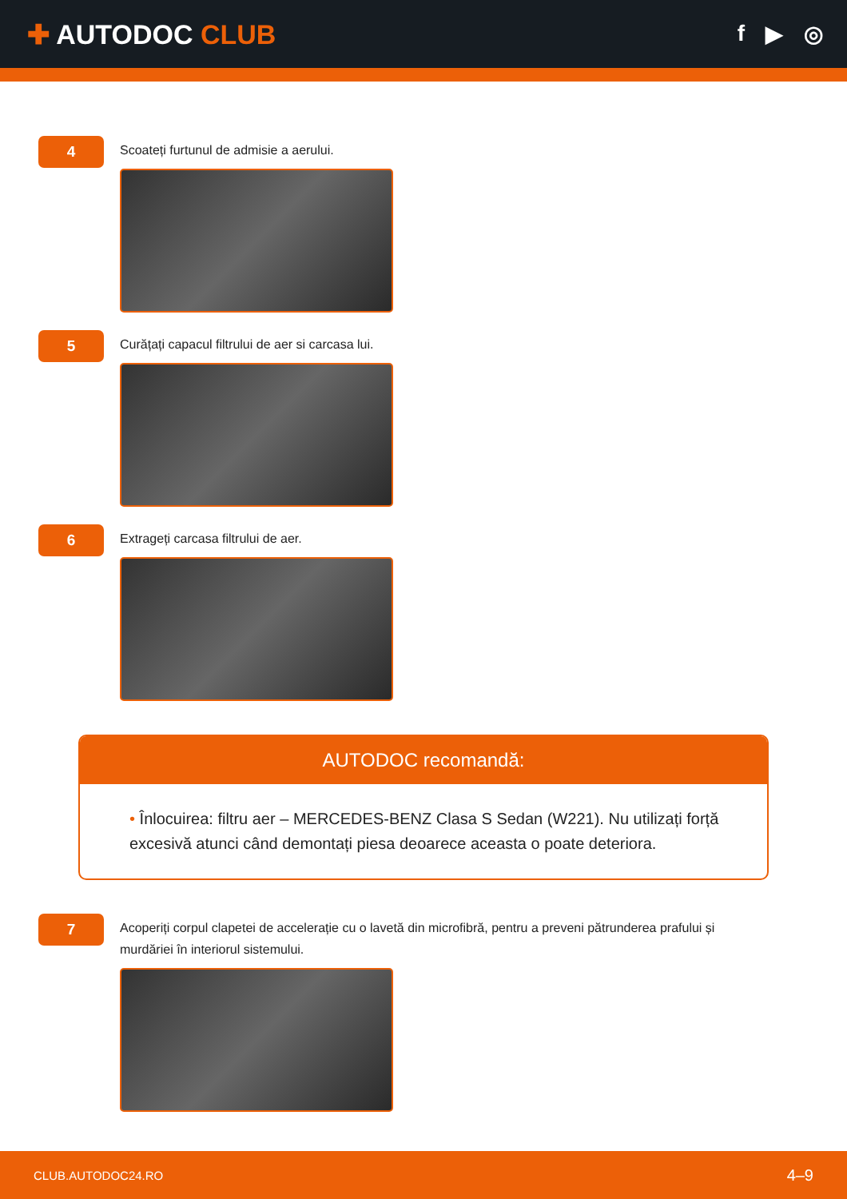✚ AUTODOC CLUB
f ▶ ◎
4
Scoateți furtunul de admisie a aerului.
5
Curățați capacul filtrului de aer si carcasa lui.
6
Extrageți carcasa filtrului de aer.
AUTODOC recomandă:
• Înlocuirea: filtru aer – MERCEDES-BENZ Clasa S Sedan (W221). Nu utilizați forță excesivă atunci când demontați piesa deoarece aceasta o poate deteriora.
7
Acoperiți corpul clapetei de accelerație cu o lavetă din microfibră, pentru a preveni pătrunderea prafului și murdăriei în interiorul sistemului.
CLUB.AUTODOC24.RO 4–9